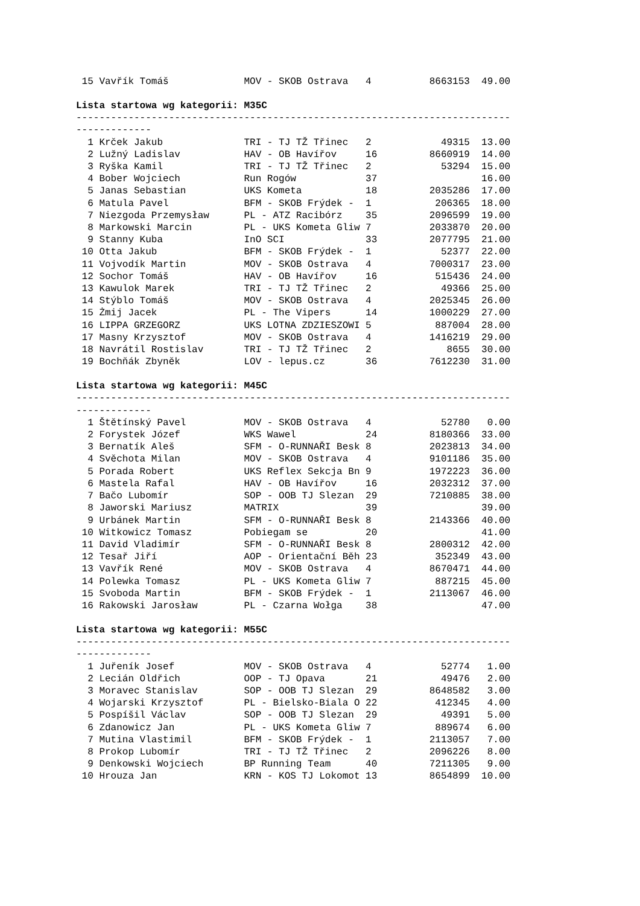15 Vavřík Tomáš             MOV - SKOB Ostrava   4          8663153  49.00
Lista startowa wg kategorii: M35C
---------------------------------------------------------------------------
-------------
  1 Krček Jakub              TRI - TJ TŽ Třinec   2            49315  13.00
  2 Lužný Ladislav           HAV - OB Havířov     16         8660919  14.00
  3 Ryška Kamil              TRI - TJ TŽ Třinec   2            53294  15.00
  4 Bober Wojciech           Run Rogów            37                  16.00
  5 Janas Sebastian          UKS Kometa           18         2035286  17.00
  6 Matula Pavel             BFM - SKOB Frýdek -  1           206365  18.00
  7 Niezgoda Przemysław      PL - ATZ Racibórz    35         2096599  19.00
  8 Markowski Marcin         PL - UKS Kometa Gliw 7          2033870  20.00
  9 Stanny Kuba              InO SCI              33         2077795  21.00
 10 Otta Jakub               BFM - SKOB Frýdek -  1            52377  22.00
 11 Vojvodík Martin          MOV - SKOB Ostrava   4          7000317  23.00
 12 Sochor Tomáš             HAV - OB Havířov     16          515436  24.00
 13 Kawulok Marek            TRI - TJ TŽ Třinec   2            49366  25.00
 14 Stýblo Tomáš             MOV - SKOB Ostrava   4          2025345  26.00
 15 Żmij Jacek               PL - The Vipers      14         1000229  27.00
 16 LIPPA GRZEGORZ           UKS LOTNA ZDZIESZOWI 5           887004  28.00
 17 Masny Krzysztof          MOV - SKOB Ostrava   4          1416219  29.00
 18 Navrátil Rostislav       TRI - TJ TŽ Třinec   2             8655  30.00
 19 Bochňák Zbyněk           LOV - lepus.cz       36         7612230  31.00
Lista startowa wg kategorii: M45C
---------------------------------------------------------------------------
-------------
  1 Štětínský Pavel          MOV - SKOB Ostrava   4            52780   0.00
  2 Forystek Józef           WKS Wawel            24         8180366  33.00
  3 Bernatík Aleš            SFM - O-RUNNAŘI Besk 8          2023813  34.00
  4 Svěchota Milan           MOV - SKOB Ostrava   4          9101186  35.00
  5 Porada Robert            UKS Reflex Sekcja Bn 9          1972223  36.00
  6 Mastela Rafal            HAV - OB Havířov     16         2032312  37.00
  7 Bačo Lubomír             SOP - OOB TJ Slezan  29         7210885  38.00
  8 Jaworski Mariusz         MATRIX               39                  39.00
  9 Urbánek Martin           SFM - O-RUNNAŘI Besk 8          2143366  40.00
 10 Witkowicz Tomasz         Pobiegam se          20                  41.00
 11 David Vladimír           SFM - O-RUNNAŘI Besk 8          2800312  42.00
 12 Tesař Jiří               AOP - Orientační Běh 23          352349  43.00
 13 Vavřík René              MOV - SKOB Ostrava   4          8670471  44.00
 14 Polewka Tomasz           PL - UKS Kometa Gliw 7           887215  45.00
 15 Svoboda Martin           BFM - SKOB Frýdek -  1          2113067  46.00
 16 Rakowski Jarosław        PL - Czarna Wołga    38                  47.00
Lista startowa wg kategorii: M55C
---------------------------------------------------------------------------
-------------
  1 Juřeník Josef            MOV - SKOB Ostrava   4            52774   1.00
  2 Lecián Oldřich           OOP - TJ Opava       21           49476   2.00
  3 Moravec Stanislav        SOP - OOB TJ Slezan  29         8648582   3.00
  4 Wojarski Krzysztof       PL - Bielsko-Biala O 22          412345   4.00
  5 Pospíšil Václav          SOP - OOB TJ Slezan  29           49391   5.00
  6 Zdanowicz Jan            PL - UKS Kometa Gliw 7           889674   6.00
  7 Mutina Vlastimil         BFM - SKOB Frýdek -  1          2113057   7.00
  8 Prokop Lubomír           TRI - TJ TŽ Třinec   2          2096226   8.00
  9 Denkowski Wojciech       BP Running Team      40         7211305   9.00
 10 Hrouza Jan               KRN - KOS TJ Lokomot 13         8654899  10.00